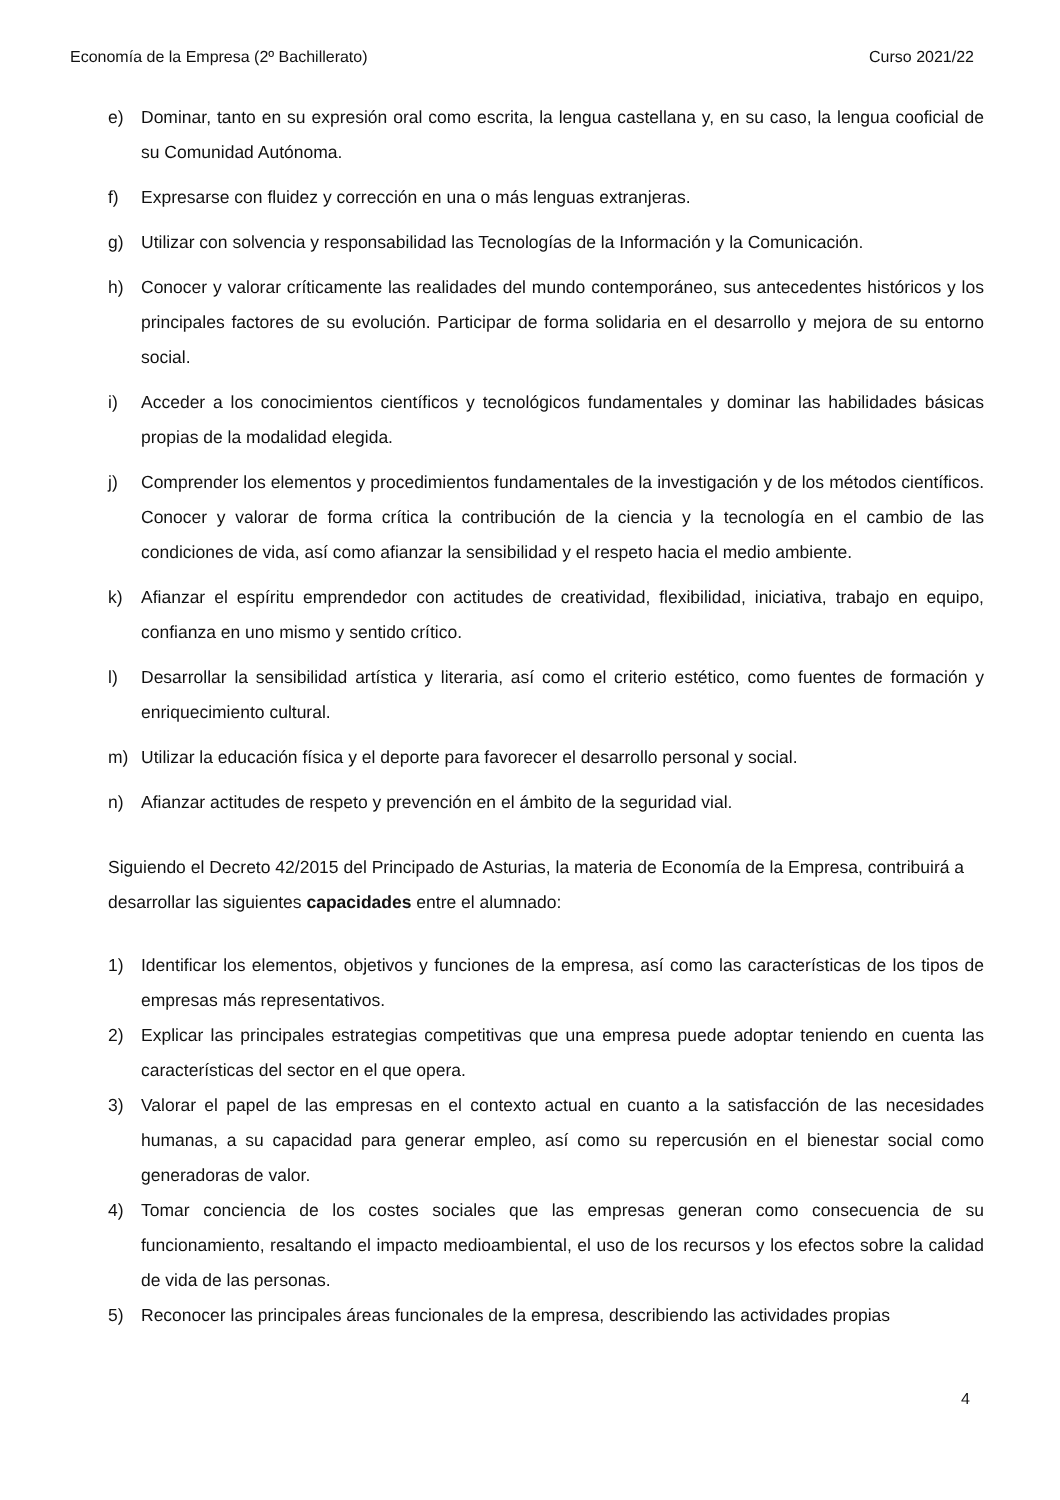Economía de la Empresa (2º Bachillerato) Curso 2021/22
e) Dominar, tanto en su expresión oral como escrita, la lengua castellana y, en su caso, la lengua cooficial de su Comunidad Autónoma.
f) Expresarse con fluidez y corrección en una o más lenguas extranjeras.
g) Utilizar con solvencia y responsabilidad las Tecnologías de la Información y la Comunicación.
h) Conocer y valorar críticamente las realidades del mundo contemporáneo, sus antecedentes históricos y los principales factores de su evolución. Participar de forma solidaria en el desarrollo y mejora de su entorno social.
i) Acceder a los conocimientos científicos y tecnológicos fundamentales y dominar las habilidades básicas propias de la modalidad elegida.
j) Comprender los elementos y procedimientos fundamentales de la investigación y de los métodos científicos. Conocer y valorar de forma crítica la contribución de la ciencia y la tecnología en el cambio de las condiciones de vida, así como afianzar la sensibilidad y el respeto hacia el medio ambiente.
k) Afianzar el espíritu emprendedor con actitudes de creatividad, flexibilidad, iniciativa, trabajo en equipo, confianza en uno mismo y sentido crítico.
l) Desarrollar la sensibilidad artística y literaria, así como el criterio estético, como fuentes de formación y enriquecimiento cultural.
m) Utilizar la educación física y el deporte para favorecer el desarrollo personal y social.
n) Afianzar actitudes de respeto y prevención en el ámbito de la seguridad vial.
Siguiendo el Decreto 42/2015 del Principado de Asturias, la materia de Economía de la Empresa, contribuirá a desarrollar las siguientes capacidades entre el alumnado:
1) Identificar los elementos, objetivos y funciones de la empresa, así como las características de los tipos de empresas más representativos.
2) Explicar las principales estrategias competitivas que una empresa puede adoptar teniendo en cuenta las características del sector en el que opera.
3) Valorar el papel de las empresas en el contexto actual en cuanto a la satisfacción de las necesidades humanas, a su capacidad para generar empleo, así como su repercusión en el bienestar social como generadoras de valor.
4) Tomar conciencia de los costes sociales que las empresas generan como consecuencia de su funcionamiento, resaltando el impacto medioambiental, el uso de los recursos y los efectos sobre la calidad de vida de las personas.
5) Reconocer las principales áreas funcionales de la empresa, describiendo las actividades propias
4